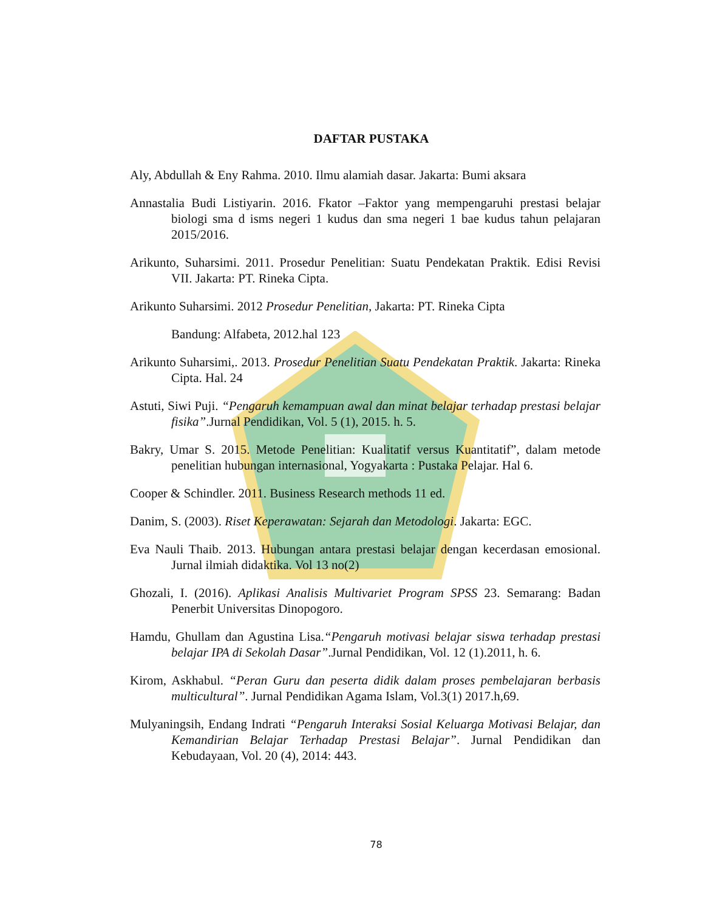DAFTAR PUSTAKA
Aly, Abdullah & Eny Rahma. 2010. Ilmu alamiah dasar. Jakarta: Bumi aksara
Annastalia Budi Listiyarin. 2016. Fkator –Faktor yang mempengaruhi prestasi belajar biologi sma d isms negeri 1 kudus dan sma negeri 1 bae kudus tahun pelajaran 2015/2016.
Arikunto, Suharsimi. 2011. Prosedur Penelitian: Suatu Pendekatan Praktik. Edisi Revisi VII. Jakarta: PT. Rineka Cipta.
Arikunto Suharsimi. 2012 Prosedur Penelitian, Jakarta: PT. Rineka Cipta
Bandung: Alfabeta, 2012.hal 123
Arikunto Suharsimi,. 2013. Prosedur Penelitian Suatu Pendekatan Praktik. Jakarta: Rineka Cipta. Hal. 24
Astuti, Siwi Puji. “Pengaruh kemampuan awal dan minat belajar terhadap prestasi belajar fisika”.Jurnal Pendidikan, Vol. 5 (1), 2015. h. 5.
Bakry, Umar S. 2015. Metode Penelitian: Kualitatif versus Kuantitatif”, dalam metode penelitian hubungan internasional, Yogyakarta : Pustaka Pelajar. Hal 6.
Cooper & Schindler. 2011. Business Research methods 11 ed.
Danim, S. (2003). Riset Keperawatan: Sejarah dan Metodologi. Jakarta: EGC.
Eva Nauli Thaib. 2013. Hubungan antara prestasi belajar dengan kecerdasan emosional. Jurnal ilmiah didaktika. Vol 13 no(2)
Ghozali, I. (2016). Aplikasi Analisis Multivariet Program SPSS 23. Semarang: Badan Penerbit Universitas Dinopogoro.
Hamdu, Ghullam dan Agustina Lisa.“Pengaruh motivasi belajar siswa terhadap prestasi belajar IPA di Sekolah Dasar”.Jurnal Pendidikan, Vol. 12 (1).2011, h. 6.
Kirom, Askhabul. “Peran Guru dan peserta didik dalam proses pembelajaran berbasis multicultural”. Jurnal Pendidikan Agama Islam, Vol.3(1) 2017.h,69.
Mulyaningsih, Endang Indrati “Pengaruh Interaksi Sosial Keluarga Motivasi Belajar, dan Kemandirian Belajar Terhadap Prestasi Belajar”. Jurnal Pendidikan dan Kebudayaan, Vol. 20 (4), 2014: 443.
78